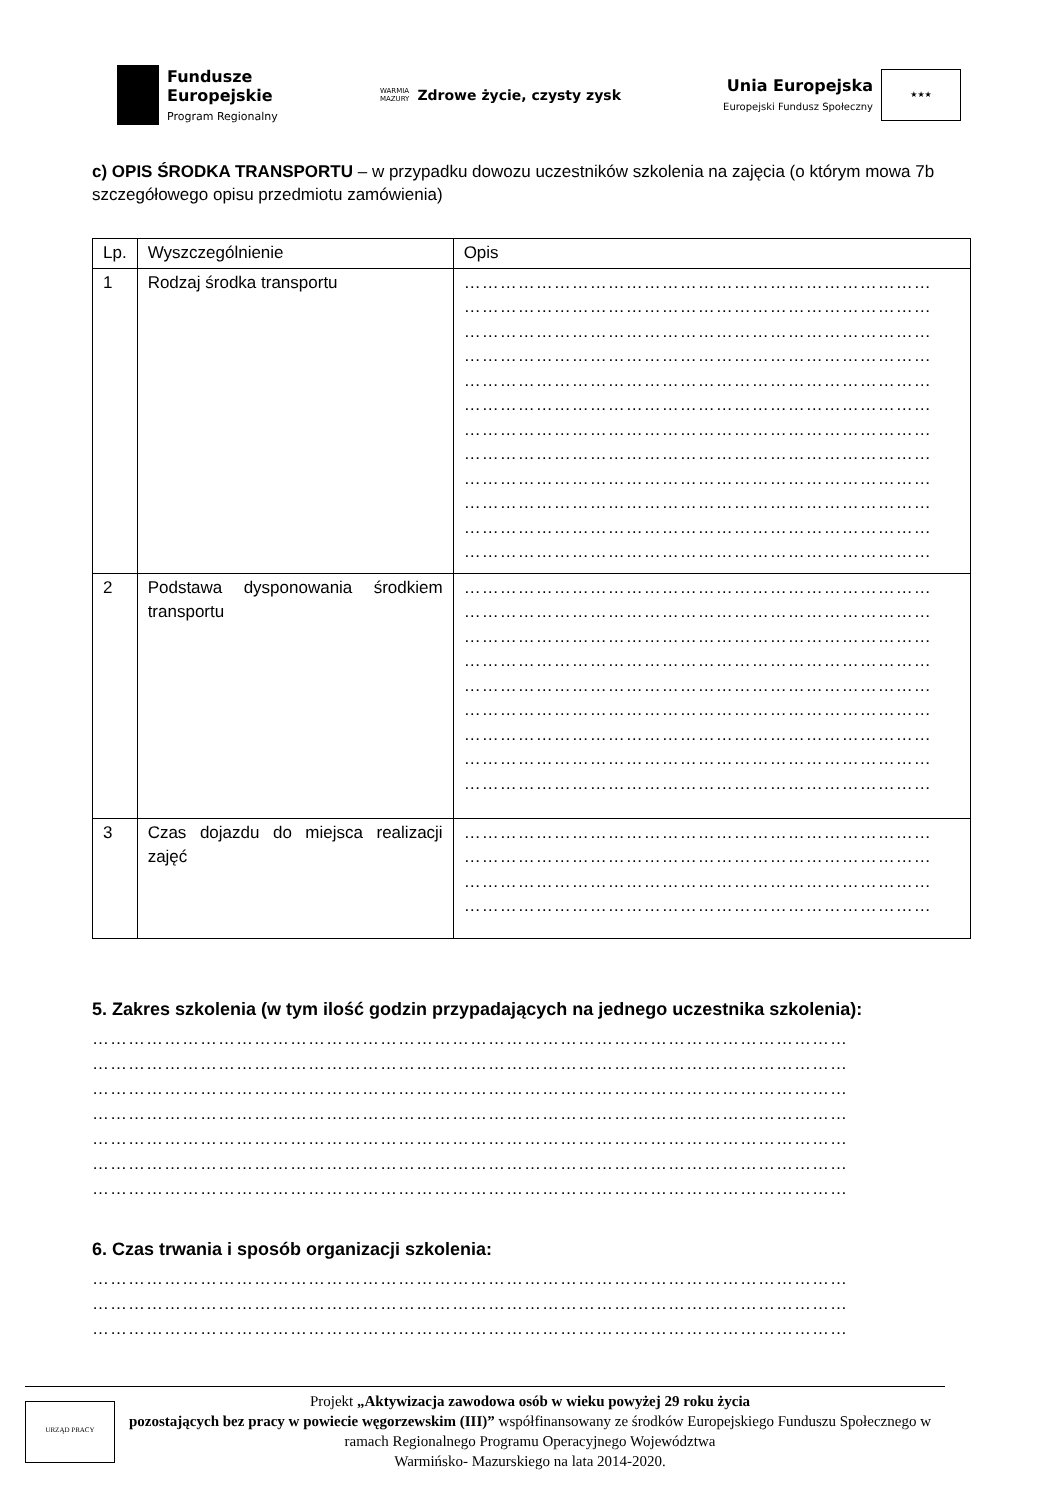Fundusze
Europejskie
Program Regionalny
WARMIA
MAZURY Zdrowe życie, czysty zysk
Unia Europejska
Europejski Fundusz Społeczny
★★★
c) OPIS ŚRODKA TRANSPORTU – w przypadku dowozu uczestników szkolenia na zajęcia (o którym mowa 7b szczegółowego opisu przedmiotu zamówienia)
| Lp. | Wyszczególnienie | Opis |
| 1 | Rodzaj środka transportu | …………………………………………………………………… …………………………………………………………………… …………………………………………………………………… …………………………………………………………………… …………………………………………………………………… …………………………………………………………………… …………………………………………………………………… …………………………………………………………………… …………………………………………………………………… …………………………………………………………………… …………………………………………………………………… …………………………………………………………………… |
| 2 | Podstawa dysponowania środkiem transportu | …………………………………………………………………… …………………………………………………………………… …………………………………………………………………… …………………………………………………………………… …………………………………………………………………… …………………………………………………………………… …………………………………………………………………… …………………………………………………………………… …………………………………………………………………… |
| 3 | Czas dojazdu do miejsca realizacji zajęć | …………………………………………………………………… …………………………………………………………………… …………………………………………………………………… …………………………………………………………………… |
5. Zakres szkolenia (w tym ilość godzin przypadających na jednego uczestnika szkolenia):
………………………………………………………………………………………………………………
………………………………………………………………………………………………………………
………………………………………………………………………………………………………………
………………………………………………………………………………………………………………
………………………………………………………………………………………………………………
………………………………………………………………………………………………………………
………………………………………………………………………………………………………………
6. Czas trwania i sposób organizacji szkolenia:
………………………………………………………………………………………………………………
………………………………………………………………………………………………………………
………………………………………………………………………………………………………………
URZĄD PRACY
Projekt „Aktywizacja zawodowa osób w wieku powyżej 29 roku życia
pozostających bez pracy w powiecie węgorzewskim (III)” współfinansowany ze środków Europejskiego Funduszu Społecznego w ramach Regionalnego Programu Operacyjnego Województwa
Warmińsko- Mazurskiego na lata 2014-2020.